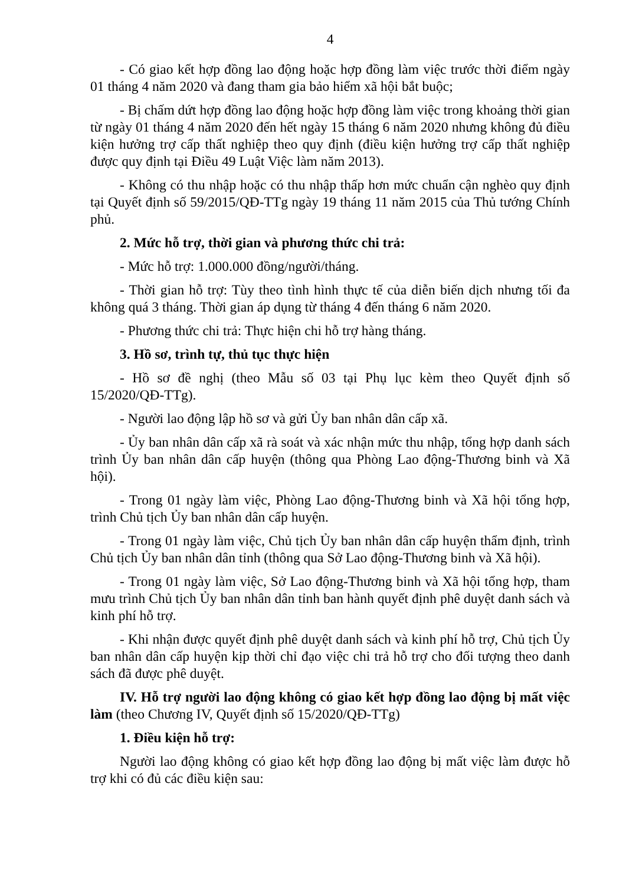4
- Có giao kết hợp đồng lao động hoặc hợp đồng làm việc trước thời điểm ngày 01 tháng 4 năm 2020 và đang tham gia bảo hiểm xã hội bắt buộc;
- Bị chấm dứt hợp đồng lao động hoặc hợp đồng làm việc trong khoảng thời gian từ ngày 01 tháng 4 năm 2020 đến hết ngày 15 tháng 6 năm 2020 nhưng không đủ điều kiện hưởng trợ cấp thất nghiệp theo quy định (điều kiện hưởng trợ cấp thất nghiệp được quy định tại Điều 49 Luật Việc làm năm 2013).
- Không có thu nhập hoặc có thu nhập thấp hơn mức chuẩn cận nghèo quy định tại Quyết định số 59/2015/QĐ-TTg ngày 19 tháng 11 năm 2015 của Thủ tướng Chính phủ.
2. Mức hỗ trợ, thời gian và phương thức chi trả:
- Mức hỗ trợ: 1.000.000 đồng/người/tháng.
- Thời gian hỗ trợ: Tùy theo tình hình thực tế của diễn biến dịch nhưng tối đa không quá 3 tháng. Thời gian áp dụng từ tháng 4 đến tháng 6 năm 2020.
- Phương thức chi trả: Thực hiện chi hỗ trợ hàng tháng.
3. Hồ sơ, trình tự, thủ tục thực hiện
- Hồ sơ đề nghị (theo Mẫu số 03 tại Phụ lục kèm theo Quyết định số 15/2020/QĐ-TTg).
- Người lao động lập hồ sơ và gửi Ủy ban nhân dân cấp xã.
- Ủy ban nhân dân cấp xã rà soát và xác nhận mức thu nhập, tổng hợp danh sách trình Ủy ban nhân dân cấp huyện (thông qua Phòng Lao động-Thương binh và Xã hội).
- Trong 01 ngày làm việc, Phòng Lao động-Thương binh và Xã hội tổng hợp, trình Chủ tịch Ủy ban nhân dân cấp huyện.
- Trong 01 ngày làm việc, Chủ tịch Ủy ban nhân dân cấp huyện thẩm định, trình Chủ tịch Ủy ban nhân dân tỉnh (thông qua Sở Lao động-Thương binh và Xã hội).
- Trong 01 ngày làm việc, Sở Lao động-Thương binh và Xã hội tổng hợp, tham mưu trình Chủ tịch Ủy ban nhân dân tỉnh ban hành quyết định phê duyệt danh sách và kinh phí hỗ trợ.
- Khi nhận được quyết định phê duyệt danh sách và kinh phí hỗ trợ, Chủ tịch Ủy ban nhân dân cấp huyện kịp thời chỉ đạo việc chi trả hỗ trợ cho đối tượng theo danh sách đã được phê duyệt.
IV. Hỗ trợ người lao động không có giao kết hợp đồng lao động bị mất việc làm (theo Chương IV, Quyết định số 15/2020/QĐ-TTg)
1. Điều kiện hỗ trợ:
Người lao động không có giao kết hợp đồng lao động bị mất việc làm được hỗ trợ khi có đủ các điều kiện sau: